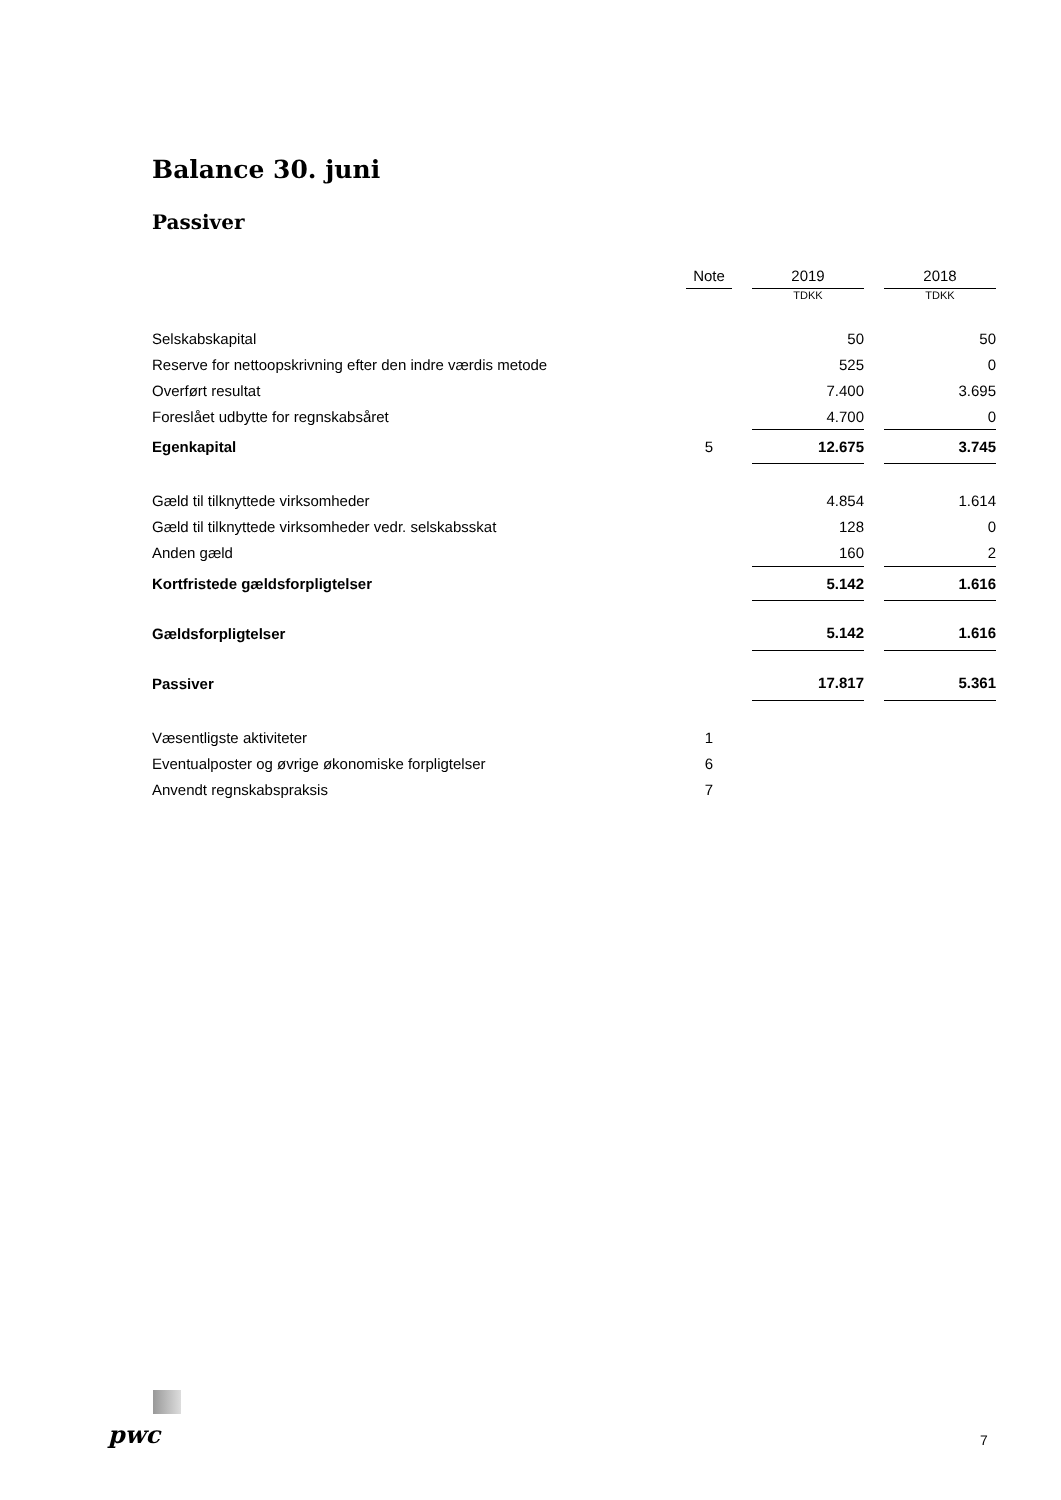Balance 30. juni
Passiver
| | Note | | 2019 | | 2018 |
| | | | TDKK | | TDKK |
| Selskabskapital | | | 50 | | 50 |
| Reserve for nettoopskrivning efter den indre værdis metode | | | 525 | | 0 |
| Overført resultat | | | 7.400 | | 3.695 |
| Foreslået udbytte for regnskabsåret | | | 4.700 | | 0 |
| Egenkapital | 5 | | 12.675 | | 3.745 |
| Gæld til tilknyttede virksomheder | | | 4.854 | | 1.614 |
| Gæld til tilknyttede virksomheder vedr. selskabsskat | | | 128 | | 0 |
| Anden gæld | | | 160 | | 2 |
| Kortfristede gældsforpligtelser | | | 5.142 | | 1.616 |
| Gældsforpligtelser | | | 5.142 | | 1.616 |
| Passiver | | | 17.817 | | 5.361 |
| Væsentligste aktiviteter | 1 | | | | |
| Eventualposter og øvrige økonomiske forpligtelser | 6 | | | | |
| Anvendt regnskabspraksis | 7 | | | | |
pwc 7